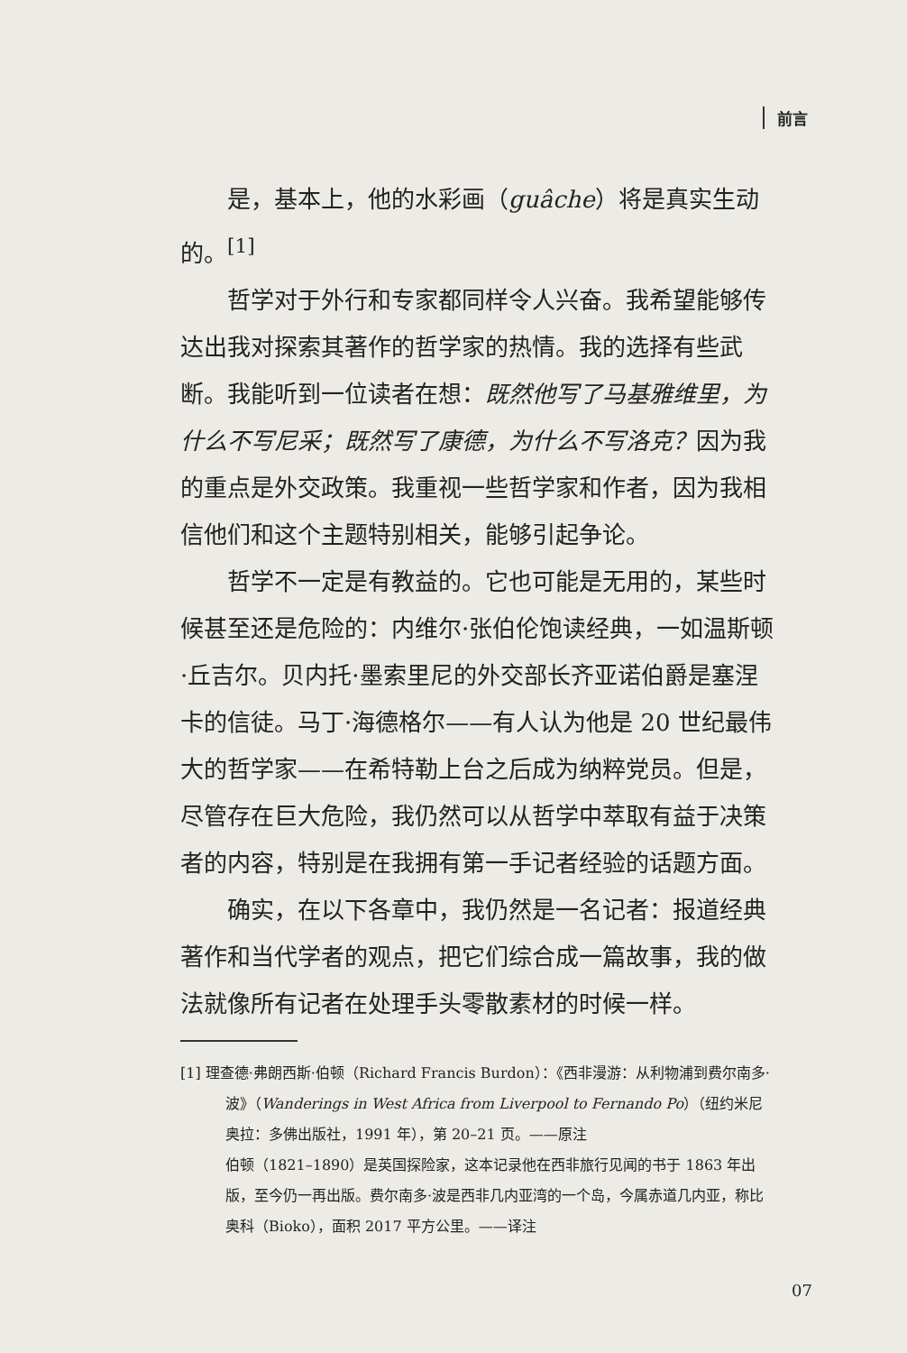前言
是，基本上，他的水彩画（guâche）将是真实生动的。<sup>[1]</sup>
哲学对于外行和专家都同样令人兴奋。我希望能够传达出我对探索其著作的哲学家的热情。我的选择有些武断。我能听到一位读者在想：既然他写了马基雅维里，为什么不写尼采；既然写了康德，为什么不写洛克？因为我的重点是外交政策。我重视一些哲学家和作者，因为我相信他们和这个主题特别相关，能够引起争论。
哲学不一定是有教益的。它也可能是无用的，某些时候甚至还是危险的：内维尔·张伯伦饱读经典，一如温斯顿·丘吉尔。贝内托·墨索里尼的外交部长齐亚诺伯爵是塞涅卡的信徒。马丁·海德格尔——有人认为他是 20 世纪最伟大的哲学家——在希特勒上台之后成为纳粹党员。但是，尽管存在巨大危险，我仍然可以从哲学中萃取有益于决策者的内容，特别是在我拥有第一手记者经验的话题方面。
确实，在以下各章中，我仍然是一名记者：报道经典著作和当代学者的观点，把它们综合成一篇故事，我的做法就像所有记者在处理手头零散素材的时候一样。
[1] 理查德·弗朗西斯·伯顿（Richard Francis Burdon）：《西非漫游：从利物浦到费尔南多·波》（Wanderings in West Africa from Liverpool to Fernando Po）（纽约米尼奥拉：多佛出版社，1991 年），第 20–21 页。——原注
伯顿（1821–1890）是英国探险家，这本记录他在西非旅行见闻的书于 1863 年出版，至今仍一再出版。费尔南多·波是西非几内亚湾的一个岛，今属赤道几内亚，称比奥科（Bioko），面积 2017 平方公里。——译注
07